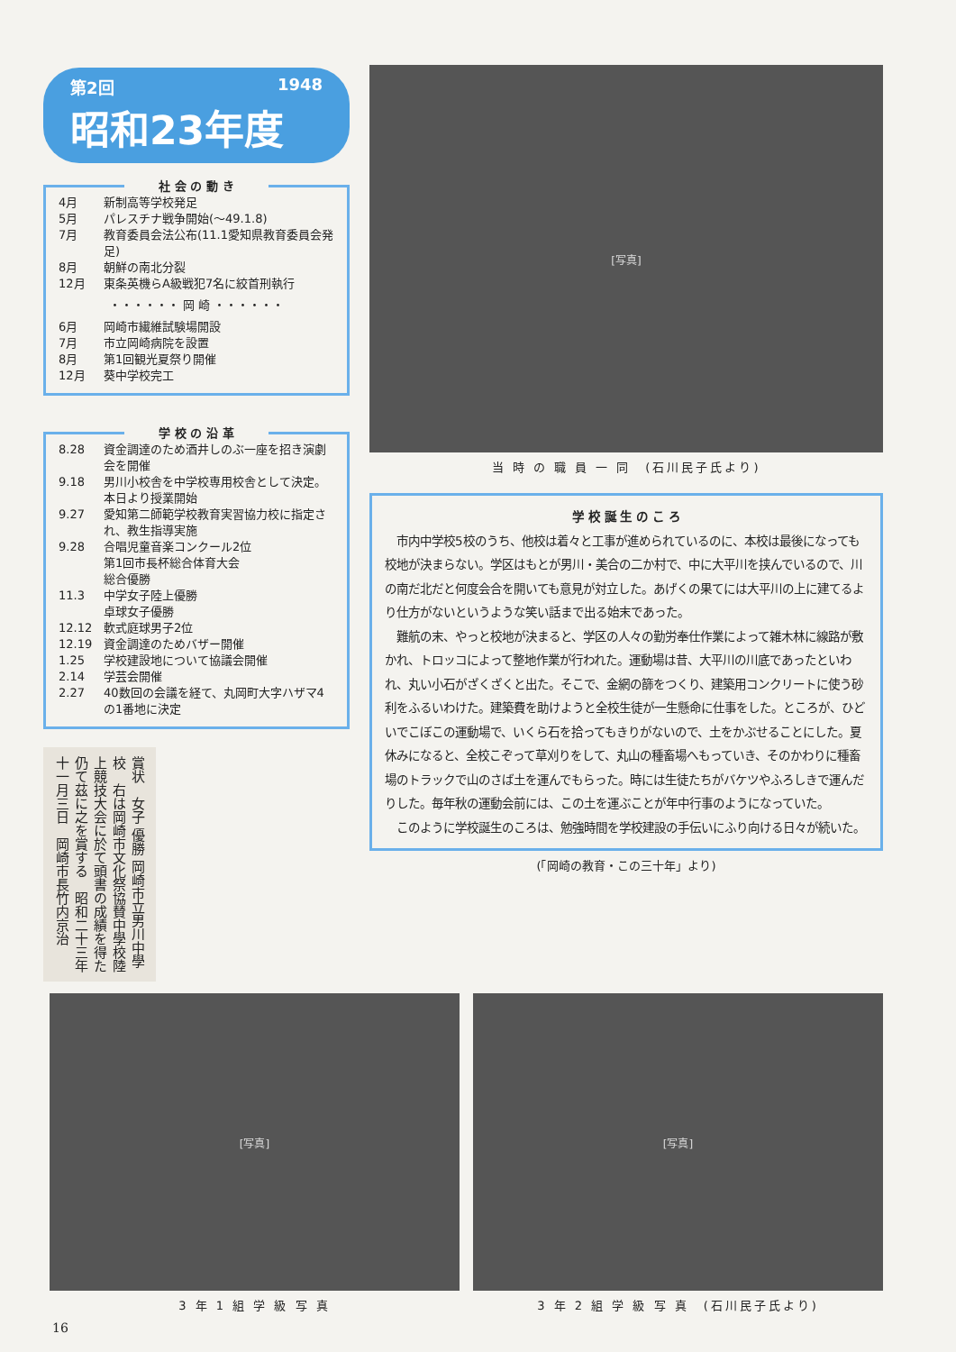第2回 1948
昭和23年度
社 会 の 動 き
4月 新制高等学校発足
5月 パレスチナ戦争開始(〜49.1.8)
7月 教育委員会法公布(11.1愛知県教育委員会発足)
8月 朝鮮の南北分裂
12月 東条英機らA級戦犯7名に絞首刑執行
・・・・・・ 岡 崎 ・・・・・・
6月 岡崎市繊維試験場開設
7月 市立岡崎病院を設置
8月 第1回観光夏祭り開催
12月 葵中学校完工
学 校 の 沿 革
8.28 資金調達のため酒井しのぶ一座を招き演劇会を開催
9.18 男川小校舎を中学校専用校舎として決定。本日より授業開始
9.27 愛知第二師範学校教育実習協力校に指定され、教生指導実施
9.28 合唱児童音楽コンクール2位
第1回市長杯総合体育大会
総合優勝
11.3 中学女子陸上優勝
卓球女子優勝
12.12 軟式庭球男子2位
12.19 資金調達のためバザー開催
1.25 学校建設地について協議会開催
2.14 学芸会開催
2.27 40数回の会議を経て、丸岡町大字ハザマ4の1番地に決定
賞状　女子 優勝 岡崎市立男川中學校　右は岡崎市文化祭協賛中學校陸上競技大会に於て頭書の成績を得た仍て茲に之を賞する　昭和二十三年十一月三日　岡崎市長竹内京治
[写真]
当 時 の 職 員 一 同　(石川民子氏より)
学 校 誕 生 の こ ろ
　市内中学校5校のうち、他校は着々と工事が進められているのに、本校は最後になっても校地が決まらない。学区はもとが男川・美合の二か村で、中に大平川を挟んでいるので、川の南だ北だと何度会合を開いても意見が対立した。あげくの果てには大平川の上に建てるより仕方がないというような笑い話まで出る始末であった。
　難航の末、やっと校地が決まると、学区の人々の勤労奉仕作業によって雑木林に線路が敷かれ、トロッコによって整地作業が行われた。運動場は昔、大平川の川底であったといわれ、丸い小石がざくざくと出た。そこで、金網の篩をつくり、建築用コンクリートに使う砂利をふるいわけた。建築費を助けようと全校生徒が一生懸命に仕事をした。ところが、ひどいでこぼこの運動場で、いくら石を拾ってもきりがないので、土をかぶせることにした。夏休みになると、全校こぞって草刈りをして、丸山の種畜場へもっていき、そのかわりに種畜場のトラックで山のさば土を運んでもらった。時には生徒たちがバケツやふろしきで運んだりした。毎年秋の運動会前には、この土を運ぶことが年中行事のようになっていた。
　このように学校誕生のころは、勉強時間を学校建設の手伝いにふり向ける日々が続いた。
(「岡崎の教育・この三十年」より)
[写真]
3 年 1 組 学 級 写 真
[写真]
3 年 2 組 学 級 写 真　(石川民子氏より)
16